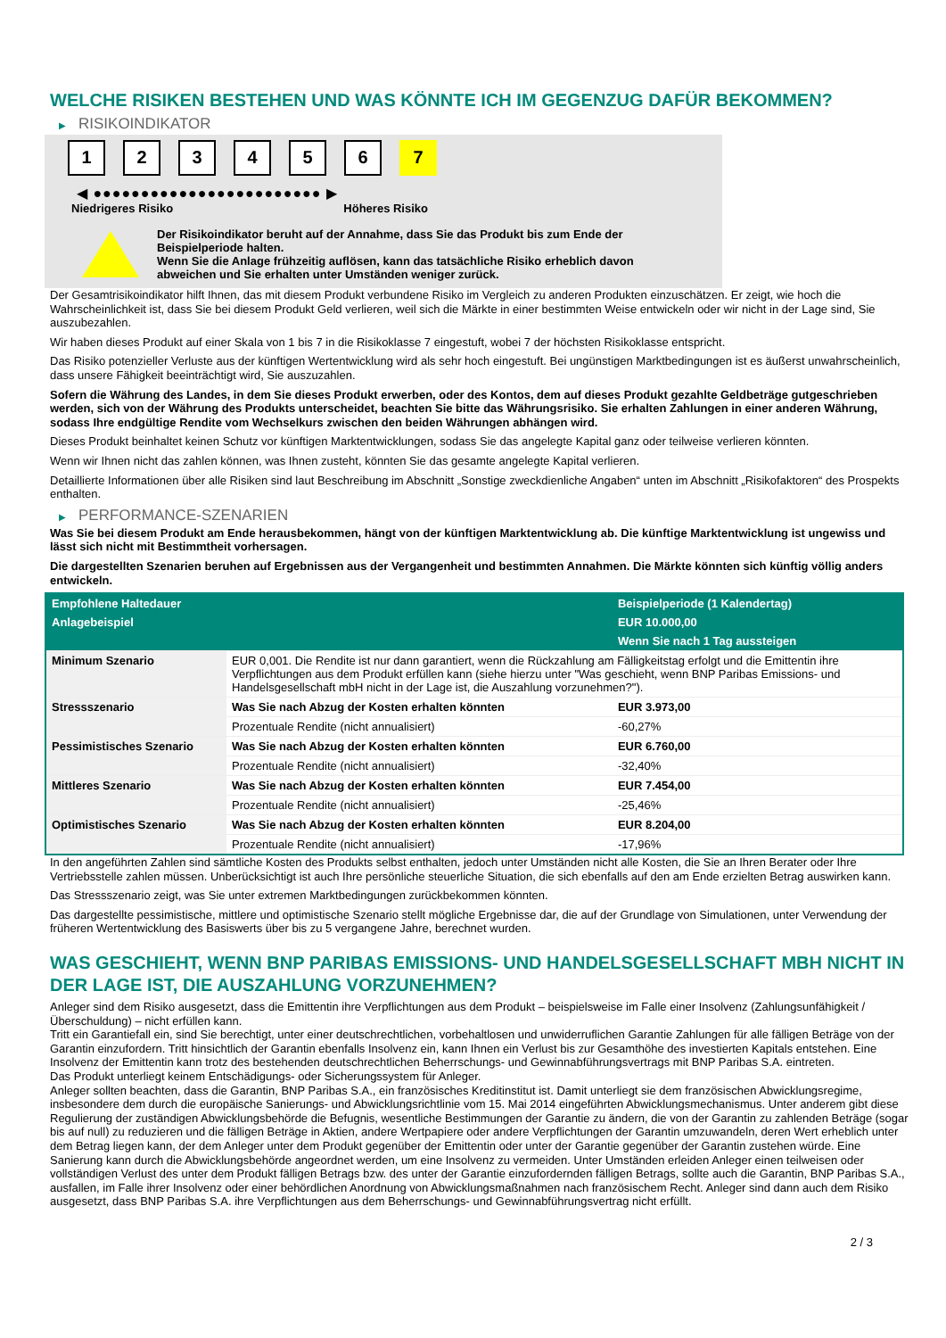WELCHE RISIKEN BESTEHEN UND WAS KÖNNTE ICH IM GEGENZUG DAFÜR BEKOMMEN?
▶ RISIKOINDIKATOR
1 2 3 4 5 6 7
◀ ●●●●●●●●●●●●●●●●●●●●●●●● ▶
Niedrigeres Risiko Höheres Risiko
Der Risikoindikator beruht auf der Annahme, dass Sie das Produkt bis zum Ende der Beispielperiode halten.
Wenn Sie die Anlage frühzeitig auflösen, kann das tatsächliche Risiko erheblich davon abweichen und Sie erhalten unter Umständen weniger zurück.
Der Gesamtrisikoindikator hilft Ihnen, das mit diesem Produkt verbundene Risiko im Vergleich zu anderen Produkten einzuschätzen. Er zeigt, wie hoch die Wahrscheinlichkeit ist, dass Sie bei diesem Produkt Geld verlieren, weil sich die Märkte in einer bestimmten Weise entwickeln oder wir nicht in der Lage sind, Sie auszubezahlen.
Wir haben dieses Produkt auf einer Skala von 1 bis 7 in die Risikoklasse 7 eingestuft, wobei 7 der höchsten Risikoklasse entspricht.
Das Risiko potenzieller Verluste aus der künftigen Wertentwicklung wird als sehr hoch eingestuft. Bei ungünstigen Marktbedingungen ist es äußerst unwahrscheinlich, dass unsere Fähigkeit beeinträchtigt wird, Sie auszuzahlen.
Sofern die Währung des Landes, in dem Sie dieses Produkt erwerben, oder des Kontos, dem auf dieses Produkt gezahlte Geldbeträge gutgeschrieben werden, sich von der Währung des Produkts unterscheidet, beachten Sie bitte das Währungsrisiko. Sie erhalten Zahlungen in einer anderen Währung, sodass Ihre endgültige Rendite vom Wechselkurs zwischen den beiden Währungen abhängen wird.
Dieses Produkt beinhaltet keinen Schutz vor künftigen Marktentwicklungen, sodass Sie das angelegte Kapital ganz oder teilweise verlieren könnten.
Wenn wir Ihnen nicht das zahlen können, was Ihnen zusteht, könnten Sie das gesamte angelegte Kapital verlieren.
Detaillierte Informationen über alle Risiken sind laut Beschreibung im Abschnitt „Sonstige zweckdienliche Angaben“ unten im Abschnitt „Risikofaktoren“ des Prospekts enthalten.
▶ PERFORMANCE-SZENARIEN
Was Sie bei diesem Produkt am Ende herausbekommen, hängt von der künftigen Marktentwicklung ab. Die künftige Marktentwicklung ist ungewiss und lässt sich nicht mit Bestimmtheit vorhersagen.
Die dargestellten Szenarien beruhen auf Ergebnissen aus der Vergangenheit und bestimmten Annahmen. Die Märkte könnten sich künftig völlig anders entwickeln.
| Empfohlene Haltedauer | | Beispielperiode (1 Kalendertag) |
| --- | --- | --- |
| Anlagebeispiel | | EUR 10.000,00 |
| | | Wenn Sie nach 1 Tag aussteigen |
| Minimum Szenario | EUR 0,001. Die Rendite ist nur dann garantiert, wenn die Rückzahlung am Fälligkeitstag erfolgt und die Emittentin ihre Verpflichtungen aus dem Produkt erfüllen kann (siehe hierzu unter "Was geschieht, wenn BNP Paribas Emissions- und Handelsgesellschaft mbH nicht in der Lage ist, die Auszahlung vorzunehmen?"). | |
| Stressszenario | Was Sie nach Abzug der Kosten erhalten könnten | EUR 3.973,00 |
| | Prozentuale Rendite (nicht annualisiert) | -60,27% |
| Pessimistisches Szenario | Was Sie nach Abzug der Kosten erhalten könnten | EUR 6.760,00 |
| | Prozentuale Rendite (nicht annualisiert) | -32,40% |
| Mittleres Szenario | Was Sie nach Abzug der Kosten erhalten könnten | EUR 7.454,00 |
| | Prozentuale Rendite (nicht annualisiert) | -25,46% |
| Optimistisches Szenario | Was Sie nach Abzug der Kosten erhalten könnten | EUR 8.204,00 |
| | Prozentuale Rendite (nicht annualisiert) | -17,96% |
In den angeführten Zahlen sind sämtliche Kosten des Produkts selbst enthalten, jedoch unter Umständen nicht alle Kosten, die Sie an Ihren Berater oder Ihre Vertriebsstelle zahlen müssen. Unberücksichtigt ist auch Ihre persönliche steuerliche Situation, die sich ebenfalls auf den am Ende erzielten Betrag auswirken kann.
Das Stressszenario zeigt, was Sie unter extremen Marktbedingungen zurückbekommen könnten.
Das dargestellte pessimistische, mittlere und optimistische Szenario stellt mögliche Ergebnisse dar, die auf der Grundlage von Simulationen, unter Verwendung der früheren Wertentwicklung des Basiswerts über bis zu 5 vergangene Jahre, berechnet wurden.
WAS GESCHIEHT, WENN BNP PARIBAS EMISSIONS- UND HANDELSGESELLSCHAFT MBH NICHT IN DER LAGE IST, DIE AUSZAHLUNG VORZUNEHMEN?
Anleger sind dem Risiko ausgesetzt, dass die Emittentin ihre Verpflichtungen aus dem Produkt – beispielsweise im Falle einer Insolvenz (Zahlungsunfähigkeit / Überschuldung) – nicht erfüllen kann.
Tritt ein Garantiefall ein, sind Sie berechtigt, unter einer deutschrechtlichen, vorbehaltlosen und unwiderruflichen Garantie Zahlungen für alle fälligen Beträge von der Garantin einzufordern. Tritt hinsichtlich der Garantin ebenfalls Insolvenz ein, kann Ihnen ein Verlust bis zur Gesamthöhe des investierten Kapitals entstehen. Eine Insolvenz der Emittentin kann trotz des bestehenden deutschrechtlichen Beherrschungs- und Gewinnabführungsvertrags mit BNP Paribas S.A. eintreten.
Das Produkt unterliegt keinem Entschädigungs- oder Sicherungssystem für Anleger.
Anleger sollten beachten, dass die Garantin, BNP Paribas S.A., ein französisches Kreditinstitut ist. Damit unterliegt sie dem französischen Abwicklungsregime, insbesondere dem durch die europäische Sanierungs- und Abwicklungsrichtlinie vom 15. Mai 2014 eingeführten Abwicklungsmechanismus. Unter anderem gibt diese Regulierung der zuständigen Abwicklungsbehörde die Befugnis, wesentliche Bestimmungen der Garantie zu ändern, die von der Garantin zu zahlenden Beträge (sogar bis auf null) zu reduzieren und die fälligen Beträge in Aktien, andere Wertpapiere oder andere Verpflichtungen der Garantin umzuwandeln, deren Wert erheblich unter dem Betrag liegen kann, der dem Anleger unter dem Produkt gegenüber der Emittentin oder unter der Garantie gegenüber der Garantin zustehen würde. Eine Sanierung kann durch die Abwicklungsbehörde angeordnet werden, um eine Insolvenz zu vermeiden. Unter Umständen erleiden Anleger einen teilweisen oder vollständigen Verlust des unter dem Produkt fälligen Betrags bzw. des unter der Garantie einzufordernden fälligen Betrags, sollte auch die Garantin, BNP Paribas S.A., ausfallen, im Falle ihrer Insolvenz oder einer behördlichen Anordnung von Abwicklungsmaßnahmen nach französischem Recht. Anleger sind dann auch dem Risiko ausgesetzt, dass BNP Paribas S.A. ihre Verpflichtungen aus dem Beherrschungs- und Gewinnabführungsvertrag nicht erfüllt.
2 / 3